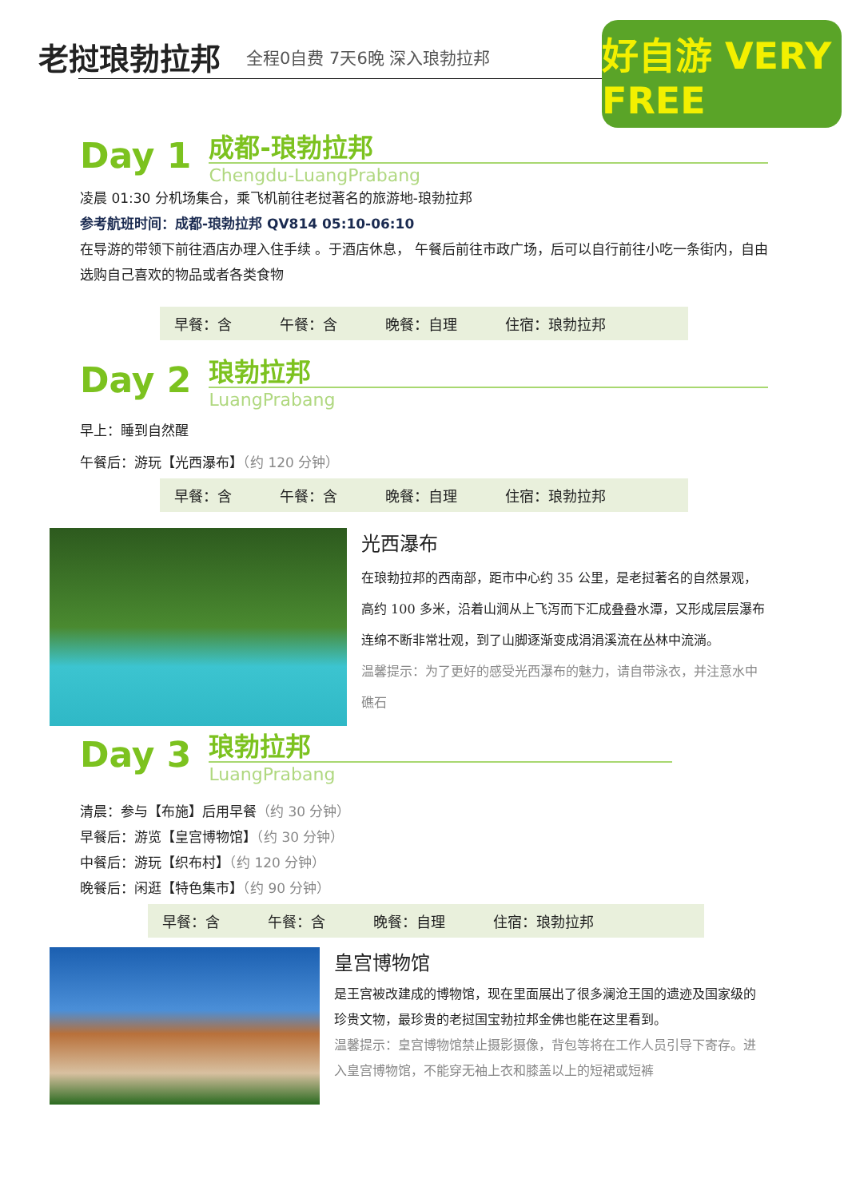老挝琅勃拉邦
全程0自费 7天6晚 深入琅勃拉邦
好自游 VERY FREE
Day 1
成都-琅勃拉邦
Chengdu-LuangPrabang
凌晨 01:30 分机场集合，乘飞机前往老挝著名的旅游地-琅勃拉邦
参考航班时间：成都-琅勃拉邦 QV814 05:10-06:10
在导游的带领下前往酒店办理入住手续 。于酒店休息， 午餐后前往市政广场，后可以自行前往小吃一条街内，自由选购自己喜欢的物品或者各类食物
早餐：含 午餐：含 晚餐：自理 住宿：琅勃拉邦
Day 2
琅勃拉邦
LuangPrabang
早上：睡到自然醒
午餐后：游玩【光西瀑布】（约 120 分钟）
早餐：含 午餐：含 晚餐：自理 住宿：琅勃拉邦
光西瀑布
在琅勃拉邦的西南部，距市中心约 35 公里，是老挝著名的自然景观，高约 100 多米，沿着山涧从上飞泻而下汇成叠叠水潭，又形成层层瀑布连绵不断非常壮观，到了山脚逐渐变成涓涓溪流在丛林中流淌。
温馨提示：为了更好的感受光西瀑布的魅力，请自带泳衣，并注意水中礁石
Day 3
琅勃拉邦
LuangPrabang
清晨：参与【布施】后用早餐（约 30 分钟）
早餐后：游览【皇宫博物馆】（约 30 分钟）
中餐后：游玩【织布村】（约 120 分钟）
晚餐后：闲逛【特色集市】（约 90 分钟）
早餐：含 午餐：含 晚餐：自理 住宿：琅勃拉邦
皇宫博物馆
是王宫被改建成的博物馆，现在里面展出了很多澜沧王国的遗迹及国家级的珍贵文物，最珍贵的老挝国宝勃拉邦金佛也能在这里看到。
温馨提示：皇宫博物馆禁止摄影摄像，背包等将在工作人员引导下寄存。进入皇宫博物馆，不能穿无袖上衣和膝盖以上的短裙或短裤